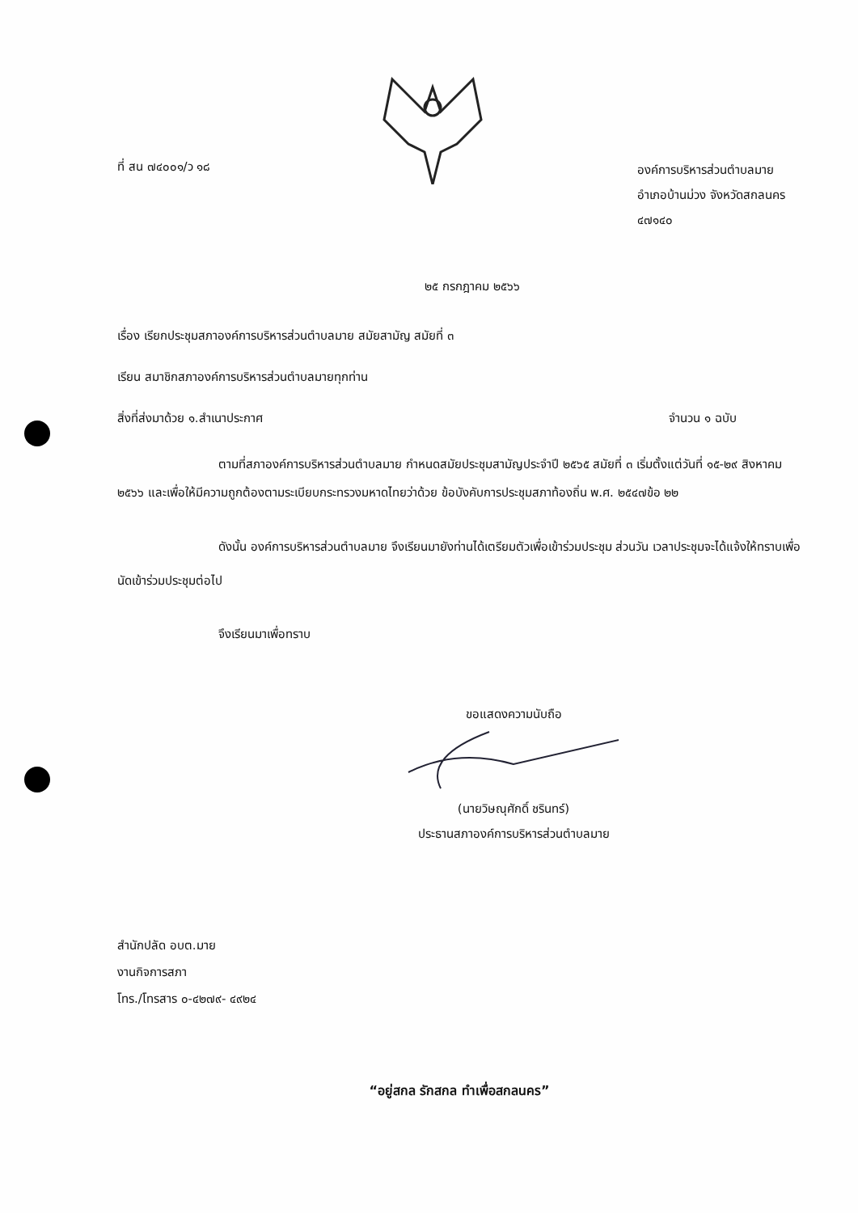ที่ สน ๗๔๐๐๑/ว ๑๘
องค์การบริหารส่วนตำบลมาย
อำเภอบ้านม่วง จังหวัดสกลนคร
๔๗๑๔๐
๒๕ กรกฎาคม ๒๕๖๖
เรื่อง เรียกประชุมสภาองค์การบริหารส่วนตำบลมาย สมัยสามัญ สมัยที่ ๓
เรียน สมาชิกสภาองค์การบริหารส่วนตำบลมายทุกท่าน
สิ่งที่ส่งมาด้วย ๑.สำเนาประกาศ จำนวน ๑ ฉบับ
ตามที่สภาองค์การบริหารส่วนตำบลมาย กำหนดสมัยประชุมสามัญประจำปี ๒๕๖๕ สมัยที่ ๓ เริ่มตั้งแต่วันที่ ๑๕-๒๙ สิงหาคม ๒๕๖๖ และเพื่อให้มีความถูกต้องตามระเบียบกระทรวงมหาดไทยว่าด้วย ข้อบังคับการประชุมสภาท้องถิ่น พ.ศ. ๒๕๔๗ข้อ ๒๒
ดังนั้น องค์การบริหารส่วนตำบลมาย จึงเรียนมายังท่านได้เตรียมตัวเพื่อเข้าร่วมประชุม ส่วนวัน เวลาประชุมจะได้แจ้งให้ทราบเพื่อนัดเข้าร่วมประชุมต่อไป
จึงเรียนมาเพื่อทราบ
ขอแสดงความนับถือ
(นายวิษณุศักดิ์ ชรินทร์)
ประธานสภาองค์การบริหารส่วนตำบลมาย
สำนักปลัด อบต.มาย
งานกิจการสภา
โทร./โทรสาร ๐-๔๒๗๙- ๔๙๒๔
“อยู่สกล รักสกล ทำเพื่อสกลนคร”